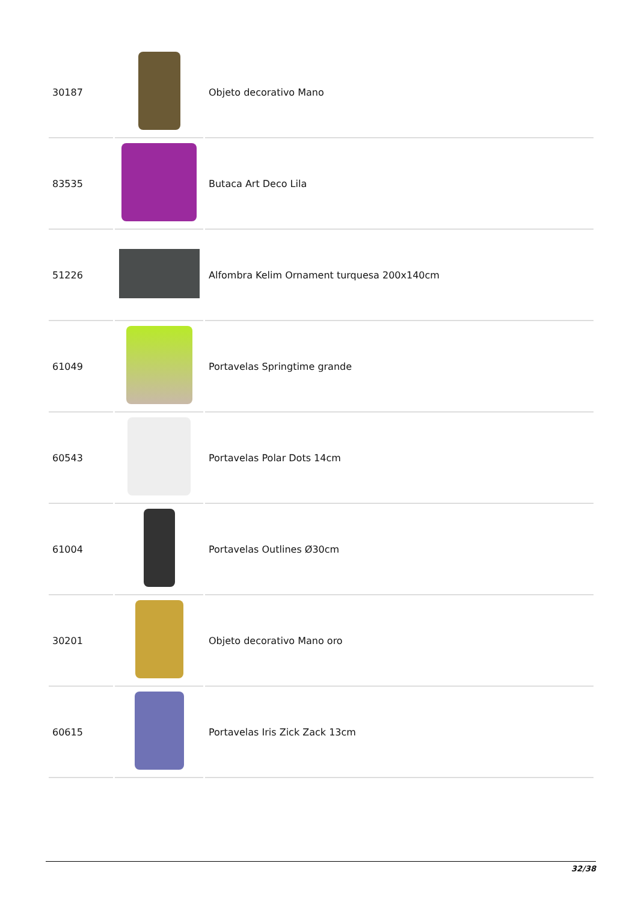| 30187 | | Objeto decorativo Mano |
| 83535 | | Butaca Art Deco Lila |
| 51226 | | Alfombra Kelim Ornament turquesa 200x140cm |
| 61049 | | Portavelas Springtime grande |
| 60543 | | Portavelas Polar Dots 14cm |
| 61004 | | Portavelas Outlines Ø30cm |
| 30201 | | Objeto decorativo Mano oro |
| 60615 | | Portavelas Iris Zick Zack 13cm |
32/38